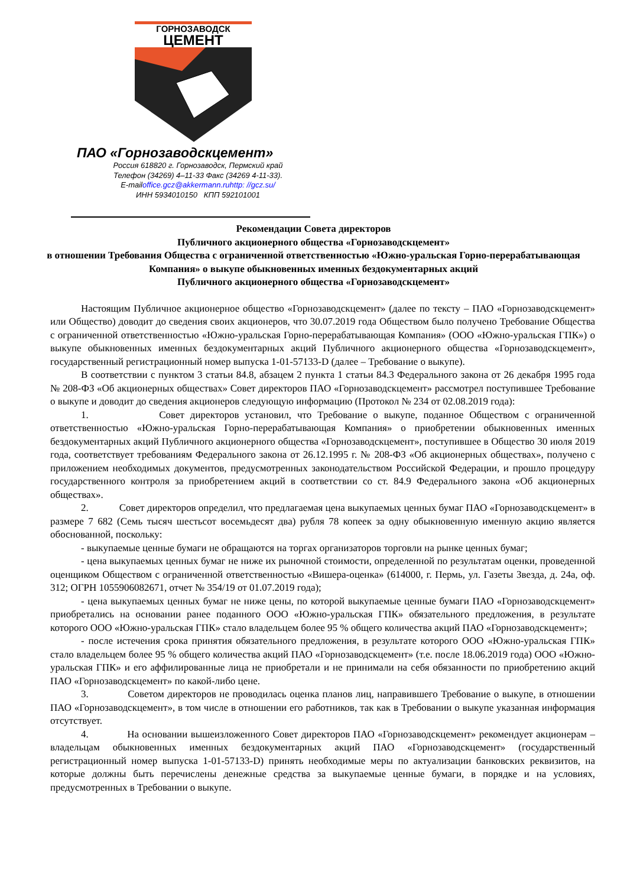ГОРНОЗАВОДСК
ЦЕМЕНТ
ПАО «Горнозаводскцемент»
Россия 618820 г. Горнозаводск, Пермский край
Телефон (34269) 4–11-33 Факс (34269 4-11-33).
E-mailoffice.gcz@akkermann.ruhttp: //gcz.su/
ИНН 5934010150 КПП 592101001
Рекомендации Совета директоров
Публичного акционерного общества «Горнозаводскцемент»
в отношении Требования Общества с ограниченной ответственностью «Южно-уральская Горно-перерабатывающая Компания» о выкупе обыкновенных именных бездокументарных акций
Публичного акционерного общества «Горнозаводскцемент»
Настоящим Публичное акционерное общество «Горнозаводскцемент» (далее по тексту – ПАО «Горнозаводскцемент» или Общество) доводит до сведения своих акционеров, что 30.07.2019 года Обществом было получено Требование Общества с ограниченной ответственностью «Южно-уральская Горно-перерабатывающая Компания» (ООО «Южно-уральская ГПК») о выкупе обыкновенных именных бездокументарных акций Публичного акционерного общества «Горнозаводскцемент», государственный регистрационный номер выпуска 1-01-57133-D (далее – Требование о выкупе).
В соответствии с пунктом 3 статьи 84.8, абзацем 2 пункта 1 статьи 84.3 Федерального закона от 26 декабря 1995 года № 208-ФЗ «Об акционерных обществах» Совет директоров ПАО «Горнозаводскцемент» рассмотрел поступившее Требование о выкупе и доводит до сведения акционеров следующую информацию (Протокол № 234 от 02.08.2019 года):
1. Совет директоров установил, что Требование о выкупе, поданное Обществом с ограниченной ответственностью «Южно-уральская Горно-перерабатывающая Компания» о приобретении обыкновенных именных бездокументарных акций Публичного акционерного общества «Горнозаводскцемент», поступившее в Общество 30 июля 2019 года, соответствует требованиям Федерального закона от 26.12.1995 г. № 208-ФЗ «Об акционерных обществах», получено с приложением необходимых документов, предусмотренных законодательством Российской Федерации, и прошло процедуру государственного контроля за приобретением акций в соответствии со ст. 84.9 Федерального закона «Об акционерных обществах».
2. Совет директоров определил, что предлагаемая цена выкупаемых ценных бумаг ПАО «Горнозаводскцемент» в размере 7 682 (Семь тысяч шестьсот восемьдесят два) рубля 78 копеек за одну обыкновенную именную акцию является обоснованной, поскольку:
- выкупаемые ценные бумаги не обращаются на торгах организаторов торговли на рынке ценных бумаг;
- цена выкупаемых ценных бумаг не ниже их рыночной стоимости, определенной по результатам оценки, проведенной оценщиком Обществом с ограниченной ответственностью «Вишера-оценка» (614000, г. Пермь, ул. Газеты Звезда, д. 24а, оф. 312; ОГРН 1055906082671, отчет № 354/19 от 01.07.2019 года);
- цена выкупаемых ценных бумаг не ниже цены, по которой выкупаемые ценные бумаги ПАО «Горнозаводскцемент» приобретались на основании ранее поданного ООО «Южно-уральская ГПК» обязательного предложения, в результате которого ООО «Южно-уральская ГПК» стало владельцем более 95 % общего количества акций ПАО «Горнозаводскцемент»;
- после истечения срока принятия обязательного предложения, в результате которого ООО «Южно-уральская ГПК» стало владельцем более 95 % общего количества акций ПАО «Горнозаводскцемент» (т.е. после 18.06.2019 года) ООО «Южно-уральская ГПК» и его аффилированные лица не приобретали и не принимали на себя обязанности по приобретению акций ПАО «Горнозаводскцемент» по какой-либо цене.
3. Советом директоров не проводилась оценка планов лиц, направившего Требование о выкупе, в отношении ПАО «Горнозаводскцемент», в том числе в отношении его работников, так как в Требовании о выкупе указанная информация отсутствует.
4. На основании вышеизложенного Совет директоров ПАО «Горнозаводскцемент» рекомендует акционерам – владельцам обыкновенных именных бездокументарных акций ПАО «Горнозаводскцемент» (государственный регистрационный номер выпуска 1-01-57133-D) принять необходимые меры по актуализации банковских реквизитов, на которые должны быть перечислены денежные средства за выкупаемые ценные бумаги, в порядке и на условиях, предусмотренных в Требовании о выкупе.